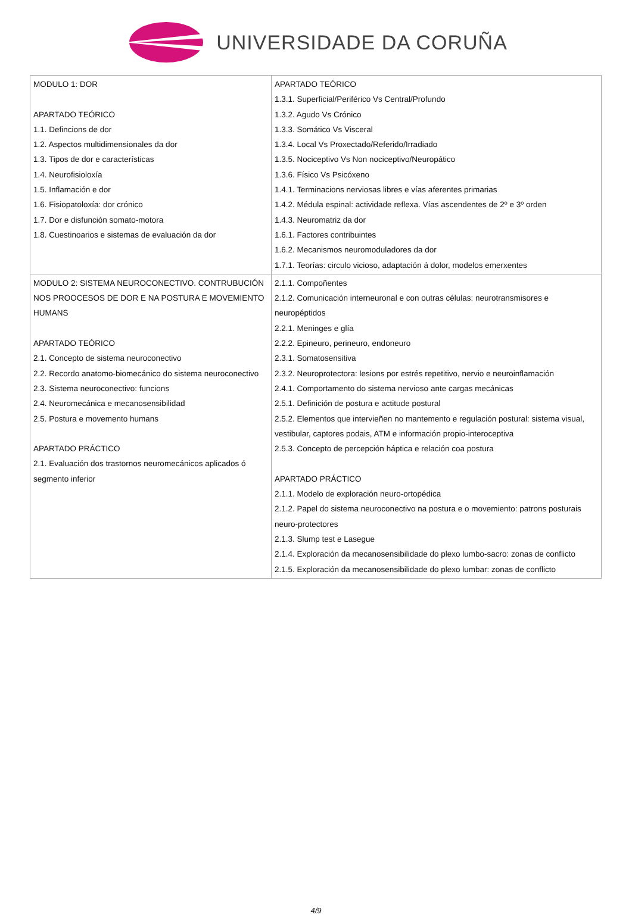UNIVERSIDADE DA CORUÑA
| MODULO 1: DOR APARTADO TEÓRICO 1.1. Defincions de dor 1.2. Aspectos multidimensionales da dor 1.3. Tipos de dor e características 1.4. Neurofisioloxía 1.5. Inflamación e dor 1.6. Fisiopatoloxía: dor crónico 1.7. Dor e disfunción somato-motora 1.8. Cuestinoarios e sistemas de evaluación da dor | APARTADO TEÓRICO 1.3.1. Superficial/Periférico Vs Central/Profundo 1.3.2. Agudo Vs Crónico 1.3.3. Somático Vs Visceral 1.3.4. Local Vs Proxectado/Referido/Irradiado 1.3.5. Nociceptivo Vs Non nociceptivo/Neuropático 1.3.6. Físico Vs Psicóxeno 1.4.1. Terminacions nerviosas libres e vías aferentes primarias 1.4.2. Médula espinal: actividade reflexa. Vías ascendentes de 2º e 3º orden 1.4.3. Neuromatriz da dor 1.6.1. Factores contribuintes 1.6.2. Mecanismos neuromoduladores da dor 1.7.1. Teorías: circulo vicioso, adaptación á dolor, modelos emerxentes |
| MODULO 2: SISTEMA NEUROCONECTIVO. CONTRUBUCIÓN NOS PROOCESOS DE DOR E NA POSTURA E MOVEMIENTO HUMANS APARTADO TEÓRICO 2.1. Concepto de sistema neuroconectivo 2.2. Recordo anatomo-biomecánico do sistema neuroconectivo 2.3. Sistema neuroconectivo: funcions 2.4. Neuromecánica e mecanosensibilidad 2.5. Postura e movemento humans APARTADO PRÁCTICO 2.1. Evaluación dos trastornos neuromecánicos aplicados ó segmento inferior | 2.1.1. Compoñentes 2.1.2. Comunicación interneuronal e con outras células: neurotransmisores e neuropéptidos 2.2.1. Meninges e glía 2.2.2. Epineuro, perineuro, endoneuro 2.3.1. Somatosensitiva 2.3.2. Neuroprotectora: lesions por estrés repetitivo, nervio e neuroinflamación 2.4.1. Comportamento do sistema nervioso ante cargas mecánicas 2.5.1. Definición de postura e actitude postural 2.5.2. Elementos que intervieñen no mantemento e regulación postural: sistema visual, vestibular, captores podais, ATM e información propio-interoceptiva 2.5.3. Concepto de percepción háptica e relación coa postura APARTADO PRÁCTICO 2.1.1. Modelo de exploración neuro-ortopédica 2.1.2. Papel do sistema neuroconectivo na postura e o movemiento: patrons posturais neuro-protectores 2.1.3. Slump test e Lasegue 2.1.4. Exploración da mecanosensibilidade do plexo lumbo-sacro: zonas de conflicto 2.1.5. Exploración da mecanosensibilidade do plexo lumbar: zonas de conflicto |
4/9